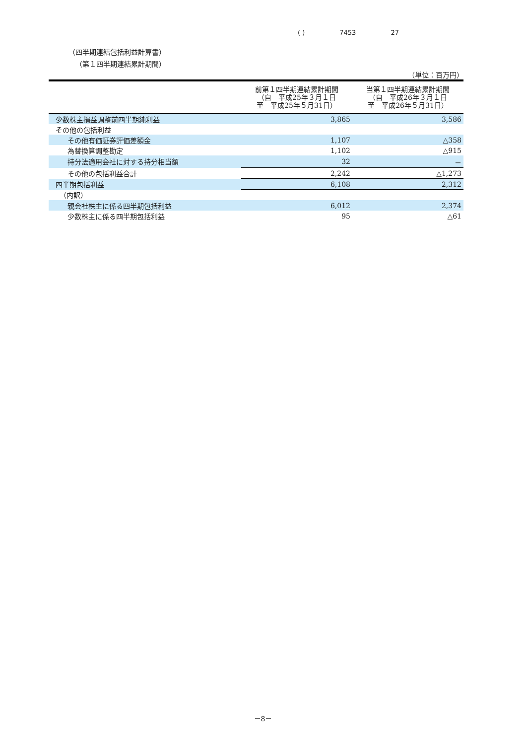( ) 7453 27
（四半期連結包括利益計算書）
（第１四半期連結累計期間）
（単位：百万円）
| | 前第１四半期連結累計期間 （自 平成25年３月１日 至 平成25年５月31日） | 当第１四半期連結累計期間 （自 平成26年３月１日 至 平成26年５月31日） |
| --- | --- | --- |
| 少数株主損益調整前四半期純利益 | 3,865 | 3,586 |
| その他の包括利益 | | |
| その他有価証券評価差額金 | 1,107 | △358 |
| 為替換算調整勘定 | 1,102 | △915 |
| 持分法適用会社に対する持分相当額 | 32 | － |
| その他の包括利益合計 | 2,242 | △1,273 |
| 四半期包括利益 | 6,108 | 2,312 |
| （内訳） | | |
| 親会社株主に係る四半期包括利益 | 6,012 | 2,374 |
| 少数株主に係る四半期包括利益 | 95 | △61 |
－8－